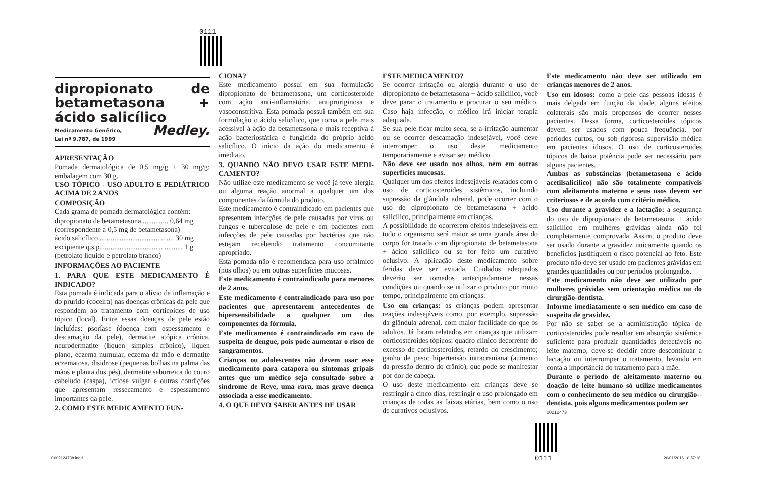0111
dipropionato de betametasona + ácido salicílico
Medicamento Genérico,
Lei nº 9.787, de 1999 Medley.
APRESENTAÇÃO
Pomada dermatológica de 0,5 mg/g + 30 mg/g: embalagem com 30 g.
USO TÓPICO - USO ADULTO E PEDIÁTRICO ACIMA DE 2 ANOS
COMPOSIÇÃO
Cada grama de pomada dermatológica contém:
dipropionato de betametasona .............. 0,64 mg
(correspondente a 0,5 mg de betametasona)
ácido salicílico ......................................... 30 mg
excipiente q.s.p. ............................................ 1 g
(petrolato líquido e petrolato branco)
INFORMAÇÕES AO PACIENTE
1. PARA QUE ESTE MEDICAMENTO É INDICADO?
Esta pomada é indicada para o alívio da inflamação e do prurido (coceira) nas doenças crônicas da pele que respondem ao tratamento com corticoides de uso tópico (local). Entre essas doenças de pele estão incluídas: psoríase (doença com espessamento e descamação da pele), dermatite atópica crônica, neurodermatite (líquen simples crônico), líquen plano, eczema numular, eczema da mão e dermatite eczematosa, disidrose (pequenas bolhas na palma das mãos e planta dos pés), dermatite seborreica do couro cabeludo (caspa), ictiose vulgar e outras condições que apresentam ressecamento e espessamento importantes da pele.
2. COMO ESTE MEDICAMENTO FUN-
CIONA?
Este medicamento possui em sua formulação dipropionato de betametasona, um corticosteroide com ação anti-inflamatória, antipruriginosa e vasoconstritiva. Esta pomada possui também em sua formulação o ácido salicílico, que torna a pele mais acessível à ação da betametasona e mais receptiva à ação bacteriostática e fungicida do próprio ácido salicílico. O início da ação do medicamento é imediato.
3. QUANDO NÃO DEVO USAR ESTE MEDI-CAMENTO?
Não utilize este medicamento se você já teve alergia ou alguma reação anormal a qualquer um dos componentes da fórmula do produto.
Este medicamento é contraindicado em pacientes que apresentem infecções de pele causadas por vírus ou fungos e tuberculose de pele e em pacientes com infecções de pele causadas por bactérias que não estejam recebendo tratamento concomitante apropriado.
Esta pomada não é recomendada para uso oftálmico (nos olhos) ou em outras superfícies mucosas.
Este medicamento é contraindicado para menores de 2 anos.
Este medicamento é contraindicado para uso por pacientes que apresentarem antecedentes de hipersensibilidade a qualquer um dos componentes da fórmula.
Este medicamento é contraindicado em caso de suspeita de dengue, pois pode aumentar o risco de sangramentos.
Crianças ou adolescentes não devem usar esse medicamento para catapora ou sintomas gripais antes que um médico seja consultado sobre a síndrome de Reye, uma rara, mas grave doença associada a esse medicamento.
4. O QUE DEVO SABER ANTES DE USAR
ESTE MEDICAMENTO?
Se ocorrer irritação ou alergia durante o uso de dipropionato de betametasona + ácido salicílico, você deve parar o tratamento e procurar o seu médico. Caso haja infecção, o médico irá iniciar terapia adequada.
Se sua pele ficar muito seca, se a irritação aumentar ou se ocorrer descamação indesejável, você deve interromper o uso deste medicamento temporariamente e avisar seu médico.
Não deve ser usado nos olhos, nem em outras superfícies mucosas.
Qualquer um dos efeitos indesejáveis relatados com o uso de corticosteroides sistêmicos, incluindo supressão da glândula adrenal, pode ocorrer com o uso de dipropionato de betametasona + ácido salicílico, principalmente em crianças.
A possibilidade de ocorrerem efeitos indesejáveis em todo o organismo será maior se uma grande área do corpo for tratada com dipropionato de betametasona + ácido salicílico ou se for feito um curativo oclusivo. A aplicação deste medicamento sobre feridas deve ser evitada. Cuidados adequados deverão ser tomados antecipadamente nessas condições ou quando se utilizar o produto por muito tempo, principalmente em crianças.
Uso em crianças: as crianças podem apresentar reações indesejáveis como, por exemplo, supressão da glândula adrenal, com maior facilidade do que os adultos. Já foram relatados em crianças que utilizam corticosteroides tópicos: quadro clínico decorrente do excesso de corticosteroides; retardo do crescimento; ganho de peso; hipertensão intracraniana (aumento da pressão dentro do crânio), que pode se manifestar por dor de cabeça.
O uso deste medicamento em crianças deve se restringir a cinco dias, restringir o uso prolongado em crianças de todas as faixas etárias, bem como o uso de curativos oclusivos.
Este medicamento não deve ser utilizado em crianças menores de 2 anos.
Uso em idosos: como a pele das pessoas idosas é mais delgada em função da idade, alguns efeitos colaterais são mais propensos de ocorrer nesses pacientes. Dessa forma, corticosteroides tópicos devem ser usados com pouca frequência, por períodos curtos, ou sob rigorosa supervisão médica em pacientes idosos. O uso de corticosteroides tópicos de baixa potência pode ser necessário para alguns pacientes.
Ambas as substâncias (betametasona e ácido acetilsalicílico) não são totalmente compatíveis com aleitamento materno e seus usos devem ser criteriosos e de acordo com critério médico.
Uso durante a gravidez e a lactação: a segurança do uso de dipropionato de betametasona + ácido salicílico em mulheres grávidas ainda não foi completamente comprovada. Assim, o produto deve ser usado durante a gravidez unicamente quando os benefícios justifiquem o risco potencial ao feto. Este produto não deve ser usado em pacientes grávidas em grandes quantidades ou por períodos prolongados.
Este medicamento não deve ser utilizado por mulheres grávidas sem orientação médica ou do cirurgião-dentista.
Informe imediatamente o seu médico em caso de suspeita de gravidez.
Por não se saber se a administração tópica de corticosteroides pode resultar em absorção sistêmica suficiente para produzir quantidades detectáveis no leite materno, deve-se decidir entre descontinuar a lactação ou interromper o tratamento, levando em conta a importância do tratamento para a mãe.
Durante o período de aleitamento materno ou doação de leite humano só utilize medicamentos com o conhecimento do seu médico ou cirurgião--dentista, pois alguns medicamentos podem ser
00212473
0111
000212473b.indd 1 20/01/2016 10:57:18